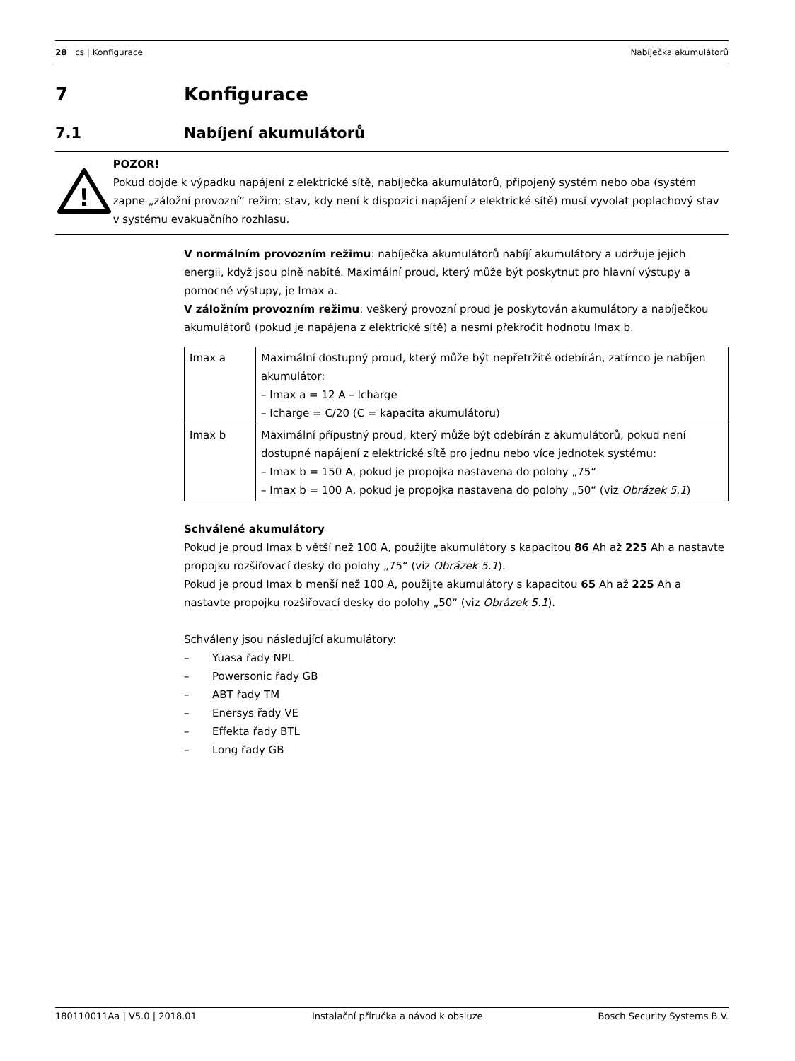28 cs | Konfigurace Nabíječka akumulátorů
7 Konfigurace
7.1 Nabíjení akumulátorů
!
POZOR!
Pokud dojde k výpadku napájení z elektrické sítě, nabíječka akumulátorů, připojený systém nebo oba (systém zapne „záložní provozní“ režim; stav, kdy není k dispozici napájení z elektrické sítě) musí vyvolat poplachový stav v systému evakuačního rozhlasu.
V normálním provozním režimu: nabíječka akumulátorů nabíjí akumulátory a udržuje jejich energii, když jsou plně nabité. Maximální proud, který může být poskytnut pro hlavní výstupy a pomocné výstupy, je Imax a.
V záložním provozním režimu: veškerý provozní proud je poskytován akumulátory a nabíječkou akumulátorů (pokud je napájena z elektrické sítě) a nesmí překročit hodnotu Imax b.
| Imax a | Maximální dostupný proud, který může být nepřetržitě odebírán, zatímco je nabíjen akumulátor: – Imax a = 12 A – Icharge – Icharge = C/20 (C = kapacita akumulátoru) |
| Imax b | Maximální přípustný proud, který může být odebírán z akumulátorů, pokud není dostupné napájení z elektrické sítě pro jednu nebo více jednotek systému: – Imax b = 150 A, pokud je propojka nastavena do polohy „75“ – Imax b = 100 A, pokud je propojka nastavena do polohy „50“ (viz Obrázek 5.1 ) |
Schválené akumulátory
Pokud je proud Imax b větší než 100 A, použijte akumulátory s kapacitou 86 Ah až 225 Ah a nastavte propojku rozšiřovací desky do polohy „75“ (viz Obrázek 5.1).
Pokud je proud Imax b menší než 100 A, použijte akumulátory s kapacitou 65 Ah až 225 Ah a nastavte propojku rozšiřovací desky do polohy „50“ (viz Obrázek 5.1).
Schváleny jsou následující akumulátory:
– Yuasa řady NPL
– Powersonic řady GB
– ABT řady TM
– Enersys řady VE
– Effekta řady BTL
– Long řady GB
180110011Aa | V5.0 | 2018.01 Instalační příručka a návod k obsluze Bosch Security Systems B.V.